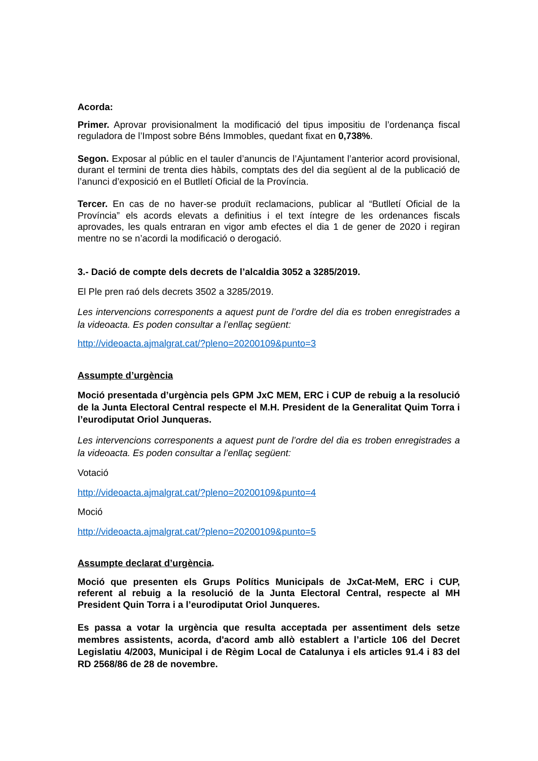Acorda:
Primer. Aprovar provisionalment la modificació del tipus impositiu de l’ordenança fiscal reguladora de l’Impost sobre Béns Immobles, quedant fixat en 0,738%.
Segon. Exposar al públic en el tauler d’anuncis de l’Ajuntament l’anterior acord provisional, durant el termini de trenta dies hàbils, comptats des del dia següent al de la publicació de l’anunci d’exposició en el Butlletí Oficial de la Província.
Tercer. En cas de no haver-se produït reclamacions, publicar al “Butlletí Oficial de la Província” els acords elevats a definitius i el text íntegre de les ordenances fiscals aprovades, les quals entraran en vigor amb efectes el dia 1 de gener de 2020 i regiran mentre no se n’acordi la modificació o derogació.
3.- Dació de compte dels decrets de l’alcaldia 3052 a 3285/2019.
El Ple pren raó dels decrets 3502 a 3285/2019.
Les intervencions corresponents a aquest punt de l’ordre del dia es troben enregistrades a la videoacta. Es poden consultar a l’enllaç següent:
http://videoacta.ajmalgrat.cat/?pleno=20200109&punto=3
Assumpte d’urgència
Moció presentada d’urgència pels GPM JxC MEM, ERC i CUP de rebuig a la resolució de la Junta Electoral Central respecte el M.H. President de la Generalitat Quim Torra i l’eurodiputat Oriol Junqueras.
Les intervencions corresponents a aquest punt de l’ordre del dia es troben enregistrades a la videoacta. Es poden consultar a l’enllaç següent:
Votació
http://videoacta.ajmalgrat.cat/?pleno=20200109&punto=4
Moció
http://videoacta.ajmalgrat.cat/?pleno=20200109&punto=5
Assumpte declarat d’urgència.
Moció que presenten els Grups Polítics Municipals de JxCat-MeM, ERC i CUP, referent al rebuig a la resolució de la Junta Electoral Central, respecte al MH President Quin Torra i a l’eurodiputat Oriol Junqueres.
Es passa a votar la urgència que resulta acceptada per assentiment dels setze membres assistents, acorda, d'acord amb allò establert a l’article 106 del Decret Legislatiu 4/2003, Municipal i de Règim Local de Catalunya i els articles 91.4 i 83 del RD 2568/86 de 28 de novembre.